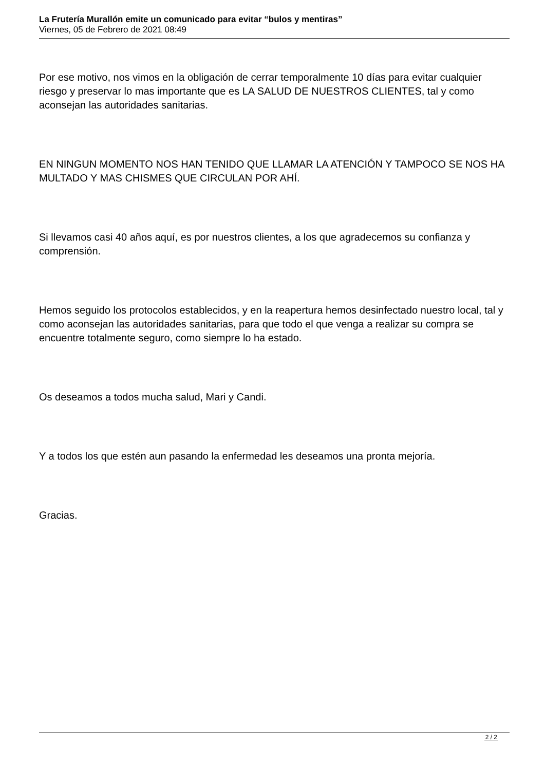La Frutería Murallón emite un comunicado para evitar “bulos y mentiras”
Viernes, 05 de Febrero de 2021 08:49
Por ese motivo, nos vimos en la obligación de cerrar temporalmente 10 días para evitar cualquier riesgo y preservar lo mas importante que es LA SALUD DE NUESTROS CLIENTES, tal y como aconsejan las autoridades sanitarias.
EN NINGUN MOMENTO NOS HAN TENIDO QUE LLAMAR LA ATENCIÓN Y TAMPOCO SE NOS HA MULTADO Y MAS CHISMES QUE CIRCULAN POR AHÍ.
Si llevamos casi 40 años aquí, es por nuestros clientes, a los que agradecemos su confianza y comprensión.
Hemos seguido los protocolos establecidos, y en la reapertura hemos desinfectado nuestro local, tal y como aconsejan las autoridades sanitarias, para que todo el que venga a realizar su compra se encuentre totalmente seguro, como siempre lo ha estado.
Os deseamos a todos mucha salud, Mari y Candi.
Y a todos los que estén aun pasando la enfermedad les deseamos una pronta mejoría.
Gracias.
2 / 2